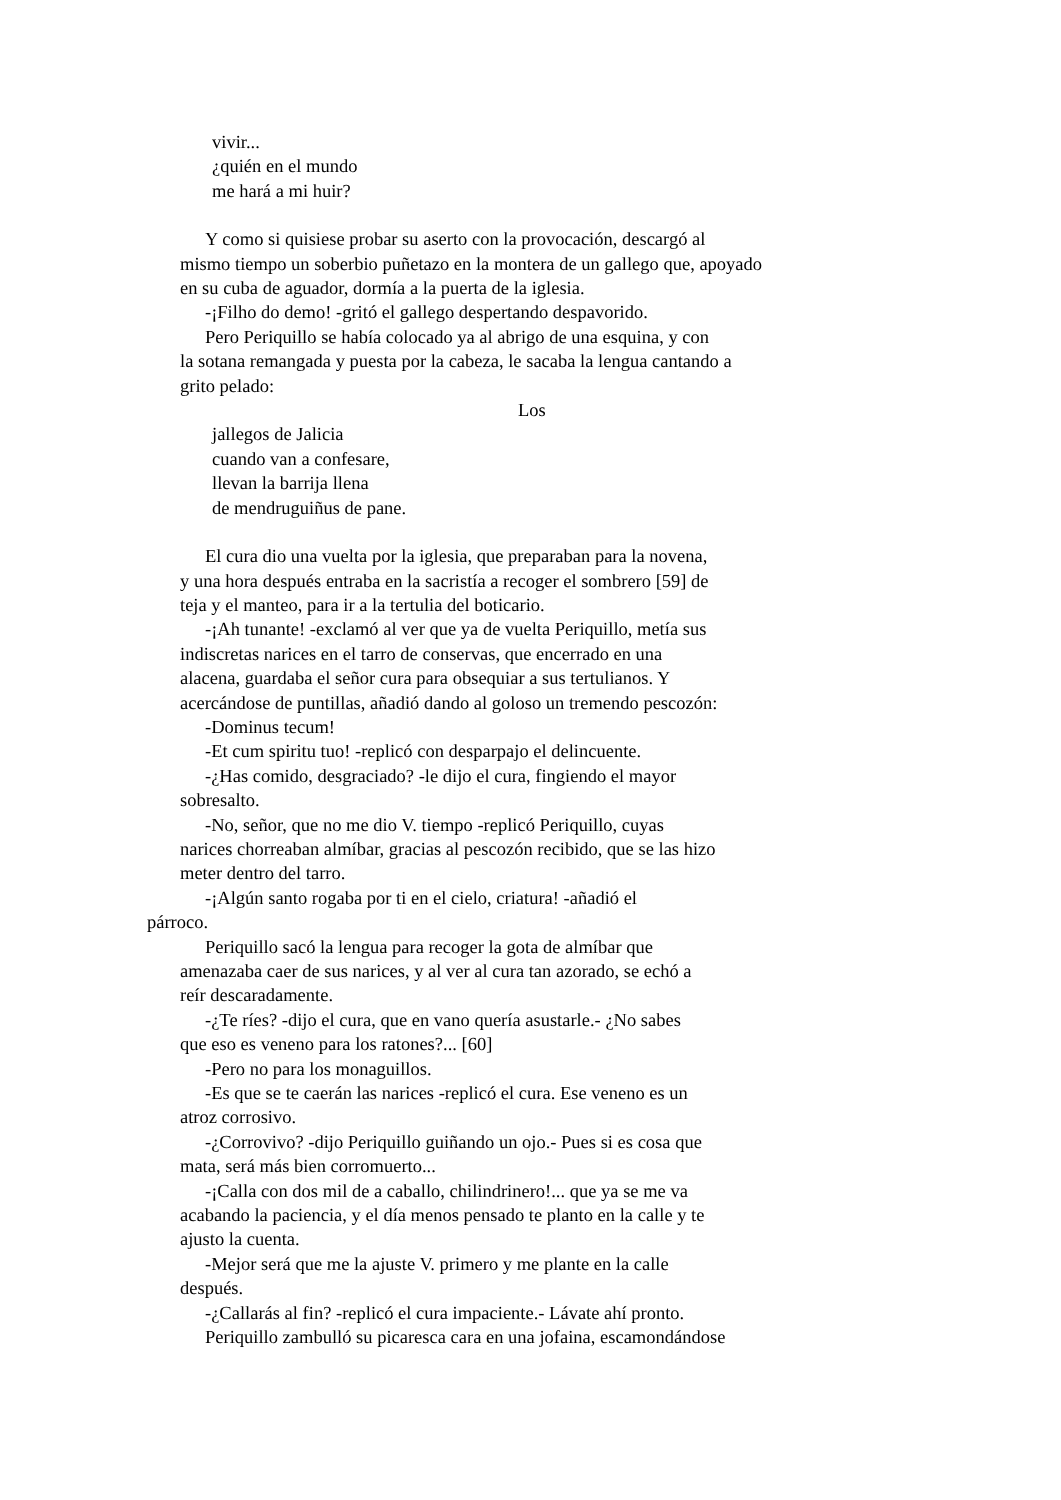vivir...
¿quién en el mundo
me hará a mi huir?
Y como si quisiese probar su aserto con la provocación, descargó al
mismo tiempo un soberbio puñetazo en la montera de un gallego que, apoyado
en su cuba de aguador, dormía a la puerta de la iglesia.
-¡Filho do demo! -gritó el gallego despertando despavorido.
Pero Periquillo se había colocado ya al abrigo de una esquina, y con
la sotana remangada y puesta por la cabeza, le sacaba la lengua cantando a
grito pelado:
Los
jallegos de Jalicia
cuando van a confesare,
llevan la barrija llena
de mendruguiñus de pane.
El cura dio una vuelta por la iglesia, que preparaban para la novena,
y una hora después entraba en la sacristía a recoger el sombrero [59] de
teja y el manteo, para ir a la tertulia del boticario.
-¡Ah tunante! -exclamó al ver que ya de vuelta Periquillo, metía sus
indiscretas narices en el tarro de conservas, que encerrado en una
alacena, guardaba el señor cura para obsequiar a sus tertulianos. Y
acercándose de puntillas, añadió dando al goloso un tremendo pescozón:
-Dominus tecum!
-Et cum spiritu tuo! -replicó con desparpajo el delincuente.
-¿Has comido, desgraciado? -le dijo el cura, fingiendo el mayor
sobresalto.
-No, señor, que no me dio V. tiempo -replicó Periquillo, cuyas
narices chorreaban almíbar, gracias al pescozón recibido, que se las hizo
meter dentro del tarro.
-¡Algún santo rogaba por ti en el cielo, criatura! -añadió el
párroco.
Periquillo sacó la lengua para recoger la gota de almíbar que
amenazaba caer de sus narices, y al ver al cura tan azorado, se echó a
reír descaradamente.
-¿Te ríes? -dijo el cura, que en vano quería asustarle.- ¿No sabes
que eso es veneno para los ratones?... [60]
-Pero no para los monaguillos.
-Es que se te caerán las narices -replicó el cura. Ese veneno es un
atroz corrosivo.
-¿Corrovivo? -dijo Periquillo guiñando un ojo.- Pues si es cosa que
mata, será más bien corromuerto...
-¡Calla con dos mil de a caballo, chilindrinero!... que ya se me va
acabando la paciencia, y el día menos pensado te planto en la calle y te
ajusto la cuenta.
-Mejor será que me la ajuste V. primero y me plante en la calle
después.
-¿Callarás al fin? -replicó el cura impaciente.- Lávate ahí pronto.
Periquillo zambulló su picaresca cara en una jofaina, escamondándose